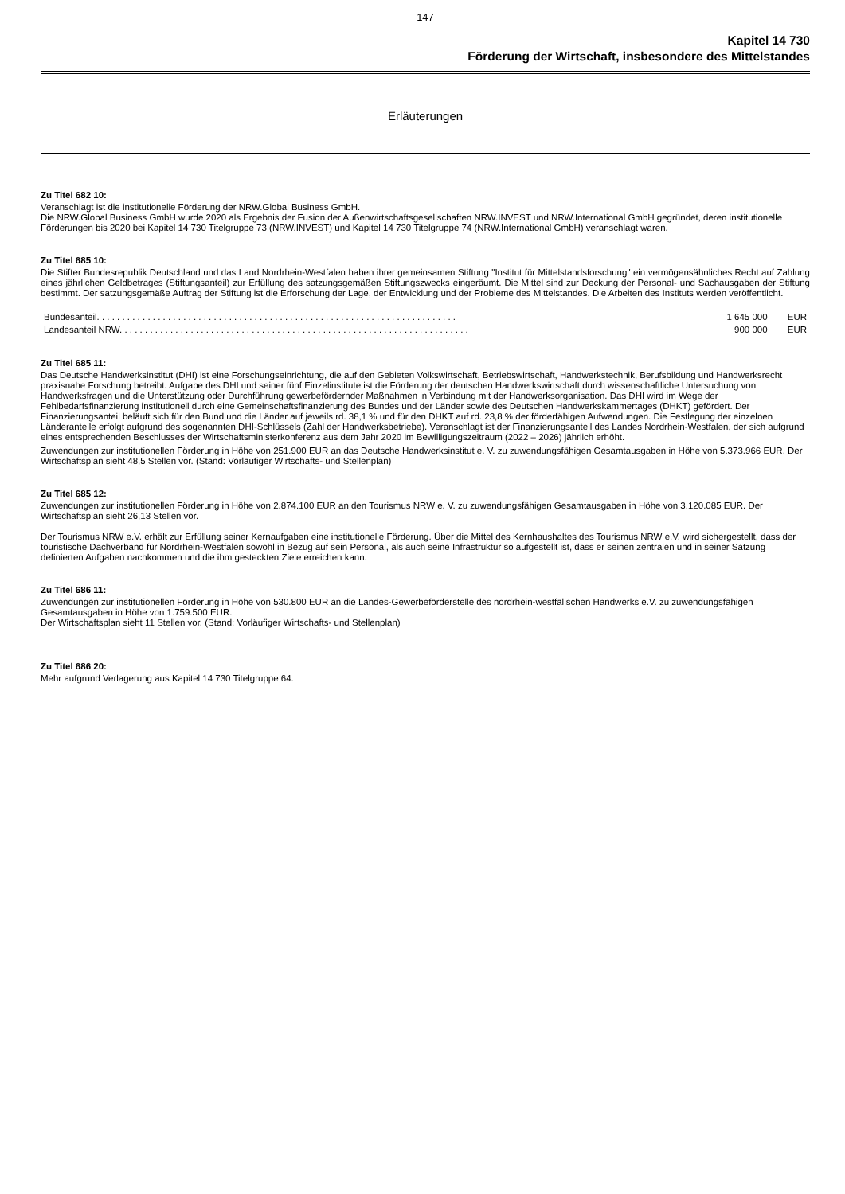147
Kapitel 14 730
Förderung der Wirtschaft, insbesondere des Mittelstandes
Erläuterungen
Zu Titel 682 10:
Veranschlagt ist die institutionelle Förderung der NRW.Global Business GmbH.
Die NRW.Global Business GmbH wurde 2020 als Ergebnis der Fusion der Außenwirtschaftsgesellschaften NRW.INVEST und NRW.International GmbH gegründet, deren institutionelle Förderungen bis 2020 bei Kapitel 14 730 Titelgruppe 73 (NRW.INVEST) und Kapitel 14 730 Titelgruppe 74 (NRW.International GmbH) veranschlagt waren.
Zu Titel 685 10:
Die Stifter Bundesrepublik Deutschland und das Land Nordrhein-Westfalen haben ihrer gemeinsamen Stiftung "Institut für Mittelstandsforschung" ein vermögensähnliches Recht auf Zahlung eines jährlichen Geldbetrages (Stiftungsanteil) zur Erfüllung des satzungsgemäßen Stiftungszwecks eingeräumt. Die Mittel sind zur Deckung der Personal- und Sachausgaben der Stiftung bestimmt. Der satzungsgemäße Auftrag der Stiftung ist die Erforschung der Lage, der Entwicklung und der Probleme des Mittelstandes. Die Arbeiten des Instituts werden veröffentlicht.
| Bundesanteil. . . . . . . . . . . . . . . . . . . . . . . . . . . . . . . . . . . . . . . . . . . . . . . . . . . . . . . . . . . . . . . . . . . . . . . | 1 645 000 | EUR |
| Landesanteil NRW. . . . . . . . . . . . . . . . . . . . . . . . . . . . . . . . . . . . . . . . . . . . . . . . . . . . . . . . . . . . . . . . . . . . . | 900 000 | EUR |
Zu Titel 685 11:
Das Deutsche Handwerksinstitut (DHI) ist eine Forschungseinrichtung, die auf den Gebieten Volkswirtschaft, Betriebswirtschaft, Handwerkstechnik, Berufsbildung und Handwerksrecht praxisnahe Forschung betreibt. Aufgabe des DHI und seiner fünf Einzelinstitute ist die Förderung der deutschen Handwerkswirtschaft durch wissenschaftliche Untersuchung von Handwerksfragen und die Unterstützung oder Durchführung gewerbefördernder Maßnahmen in Verbindung mit der Handwerksorganisation. Das DHI wird im Wege der Fehlbedarfsfinanzierung institutionell durch eine Gemeinschaftsfinanzierung des Bundes und der Länder sowie des Deutschen Handwerkskammertages (DHKT) gefördert. Der Finanzierungsanteil beläuft sich für den Bund und die Länder auf jeweils rd. 38,1 % und für den DHKT auf rd. 23,8 % der förderfähigen Aufwendungen. Die Festlegung der einzelnen Länderanteile erfolgt aufgrund des sogenannten DHI-Schlüssels (Zahl der Handwerksbetriebe). Veranschlagt ist der Finanzierungsanteil des Landes Nordrhein-Westfalen, der sich aufgrund eines entsprechenden Beschlusses der Wirtschaftsministerkonferenz aus dem Jahr 2020 im Bewilligungszeitraum (2022 – 2026) jährlich erhöht.
Zuwendungen zur institutionellen Förderung in Höhe von 251.900 EUR an das Deutsche Handwerksinstitut e. V. zu zuwendungsfähigen Gesamtausgaben in Höhe von 5.373.966 EUR. Der Wirtschaftsplan sieht 48,5 Stellen vor. (Stand: Vorläufiger Wirtschafts- und Stellenplan)
Zu Titel 685 12:
Zuwendungen zur institutionellen Förderung in Höhe von 2.874.100 EUR an den Tourismus NRW e. V. zu zuwendungsfähigen Gesamtausgaben in Höhe von 3.120.085 EUR. Der Wirtschaftsplan sieht 26,13 Stellen vor.
Der Tourismus NRW e.V. erhält zur Erfüllung seiner Kernaufgaben eine institutionelle Förderung. Über die Mittel des Kernhaushaltes des Tourismus NRW e.V. wird sichergestellt, dass der touristische Dachverband für Nordrhein-Westfalen sowohl in Bezug auf sein Personal, als auch seine Infrastruktur so aufgestellt ist, dass er seinen zentralen und in seiner Satzung definierten Aufgaben nachkommen und die ihm gesteckten Ziele erreichen kann.
Zu Titel 686 11:
Zuwendungen zur institutionellen Förderung in Höhe von 530.800 EUR an die Landes-Gewerbeförderstelle des nordrhein-westfälischen Handwerks e.V. zu zuwendungsfähigen Gesamtausgaben in Höhe von 1.759.500 EUR.
Der Wirtschaftsplan sieht 11 Stellen vor. (Stand: Vorläufiger Wirtschafts- und Stellenplan)
Zu Titel 686 20:
Mehr aufgrund Verlagerung aus Kapitel 14 730 Titelgruppe 64.